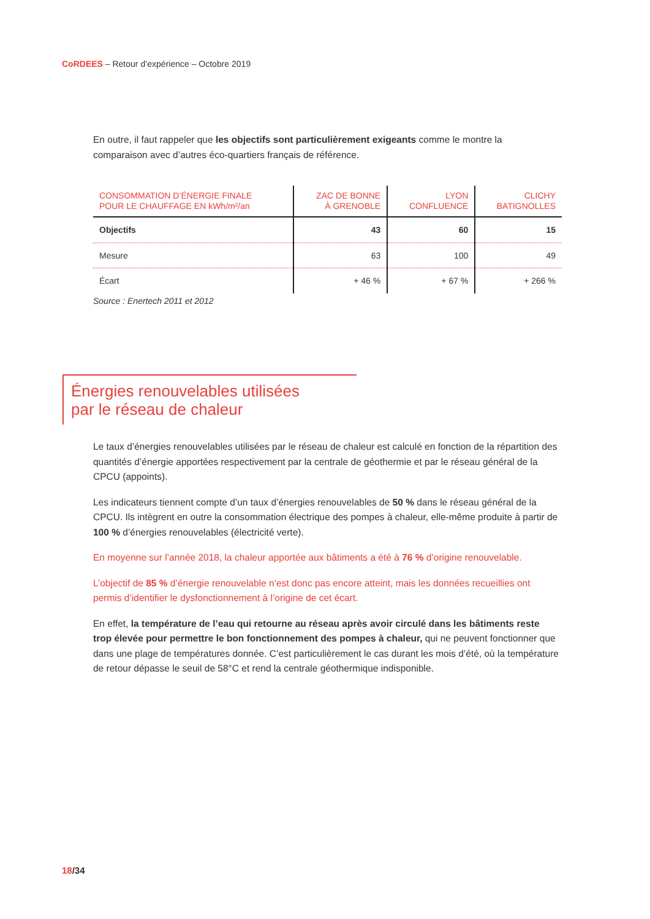CoRDEES – Retour d’expérience – Octobre 2019
En outre, il faut rappeler que les objectifs sont particulièrement exigeants comme le montre la comparaison avec d’autres éco-quartiers français de référence.
| CONSOMMATION D’ÉNERGIE FINALE POUR LE CHAUFFAGE EN kWh/m²/an | ZAC DE BONNE À GRENOBLE | LYON CONFLUENCE | CLICHY BATIGNOLLES |
| --- | --- | --- | --- |
| Objectifs | 43 | 60 | 15 |
| Mesure | 63 | 100 | 49 |
| Écart | + 46 % | + 67 % | + 266 % |
Source : Enertech 2011 et 2012
Énergies renouvelables utilisées
par le réseau de chaleur
Le taux d’énergies renouvelables utilisées par le réseau de chaleur est calculé en fonction de la répartition des quantités d’énergie apportées respectivement par la centrale de géothermie et par le réseau général de la CPCU (appoints).
Les indicateurs tiennent compte d’un taux d’énergies renouvelables de 50 % dans le réseau général de la CPCU. Ils intègrent en outre la consommation électrique des pompes à chaleur, elle-même produite à partir de 100 % d’énergies renouvelables (électricité verte).
En moyenne sur l’année 2018, la chaleur apportée aux bâtiments a été à 76 % d’origine renouvelable.
L’objectif de 85 % d’énergie renouvelable n’est donc pas encore atteint, mais les données recueillies ont permis d’identifier le dysfonctionnement à l’origine de cet écart.
En effet, la température de l’eau qui retourne au réseau après avoir circulé dans les bâtiments reste trop élevée pour permettre le bon fonctionnement des pompes à chaleur, qui ne peuvent fonctionner que dans une plage de températures donnée. C’est particulièrement le cas durant les mois d’été, où la température de retour dépasse le seuil de 58°C et rend la centrale géothermique indisponible.
18/34